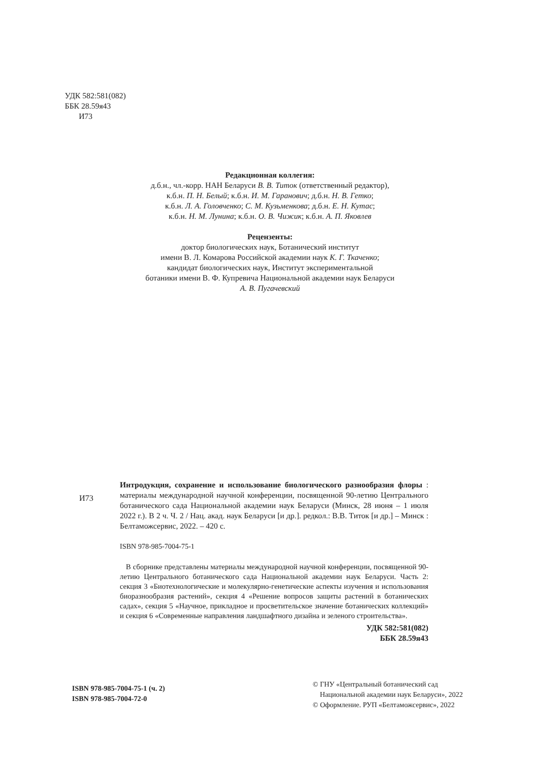УДК 582:581(082)
ББК 28.59я43
И73
Редакционная коллегия:
д.б.н., чл.-корр. НАН Беларуси В. В. Титок (ответственный редактор),
к.б.н. П. Н. Белый; к.б.н. И. М. Гаранович; д.б.н. Н. В. Гетко;
к.б.н. Л. А. Головченко; С. М. Кузьменкова; д.б.н. Е. Н. Кутас;
к.б.н. Н. М. Лунина; к.б.н. О. В. Чижик; к.б.н. А. П. Яковлев
Рецензенты:
доктор биологических наук, Ботанический институт
имени В. Л. Комарова Российской академии наук К. Г. Ткаченко;
кандидат биологических наук, Институт экспериментальной
ботаники имени В. Ф. Купревича Национальной академии наук Беларуси
А. В. Пугачевский
И73
Интродукция, сохранение и использование биологического разнообразия флоры : материалы международной научной конференции, посвященной 90-летию Центрального ботанического сада Национальной академии наук Беларуси (Минск, 28 июня – 1 июля 2022 г.). В 2 ч. Ч. 2 / Нац. акад. наук Беларуси [и др.]. редкол.: В.В. Титок [и др.] – Минск : Белтаможсервис, 2022. – 420 с.
ISBN 978-985-7004-75-1
В сборнике представлены материалы международной научной конференции, посвященной 90-летию Центрального ботанического сада Национальной академии наук Беларуси. Часть 2: секция 3 «Биотехнологические и молекулярно-генетические аспекты изучения и использования биоразнообразия растений», секция 4 «Решение вопросов защиты растений в ботанических садах», секция 5 «Научное, прикладное и просветительское значение ботанических коллекций» и секция 6 «Современные направления ландшафтного дизайна и зеленого строительства».
УДК 582:581(082)
ББК 28.59я43
ISBN 978-985-7004-75-1 (ч. 2)
ISBN 978-985-7004-72-0
© ГНУ «Центральный ботанический сад
Национальной академии наук Беларуси», 2022
© Оформление. РУП «Белтаможсервис», 2022